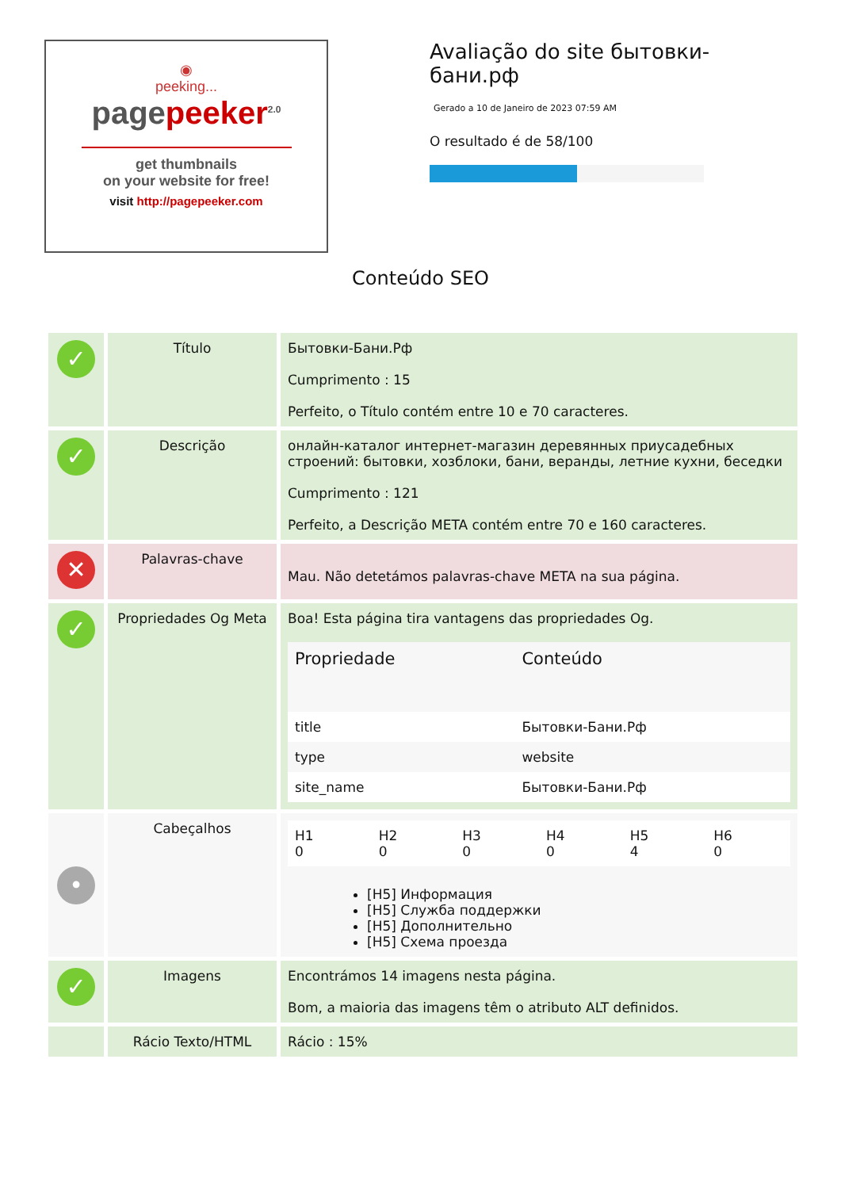◉
peeking...
pagepeeker<sup>2.0</sup>
get thumbnails
on your website for free!
visit http://pagepeeker.com
Avaliação do site бытовки-бани.рф
Gerado a 10 de Janeiro de 2023 07:59 AM
O resultado é de 58/100
Conteúdo SEO
| ✓ | Título | Бытовки-Бани.Рф Cumprimento : 15 Perfeito, o Título contém entre 10 e 70 caracteres. |
| ✓ | Descrição | онлайн-каталог интернет-магазин деревянных приусадебных строений: бытовки, хозблоки, бани, веранды, летние кухни, беседки Cumprimento : 121 Perfeito, a Descrição META contém entre 70 e 160 caracteres. |
| ✕ | Palavras-chave | Mau. Não detetámos palavras-chave META na sua página. |
| ✓ | Propriedades Og Meta | Boa! Esta página tira vantagens das propriedades Og. / Propriedade / Conteúdo / / --- / --- / / title / Бытовки-Бани.Рф / / type / website / / site_name / Бытовки-Бани.Рф / |
| • | Cabeçalhos | / H1 0 / H2 0 / H3 0 / H4 0 / H5 4 / H6 0 / [H5] Информация [H5] Служба поддержки [H5] Дополнительно [H5] Схема проезда |
| ✓ | Imagens | Encontrámos 14 imagens nesta página. Bom, a maioria das imagens têm o atributo ALT definidos. |
| | Rácio Texto/HTML | Rácio : 15% |